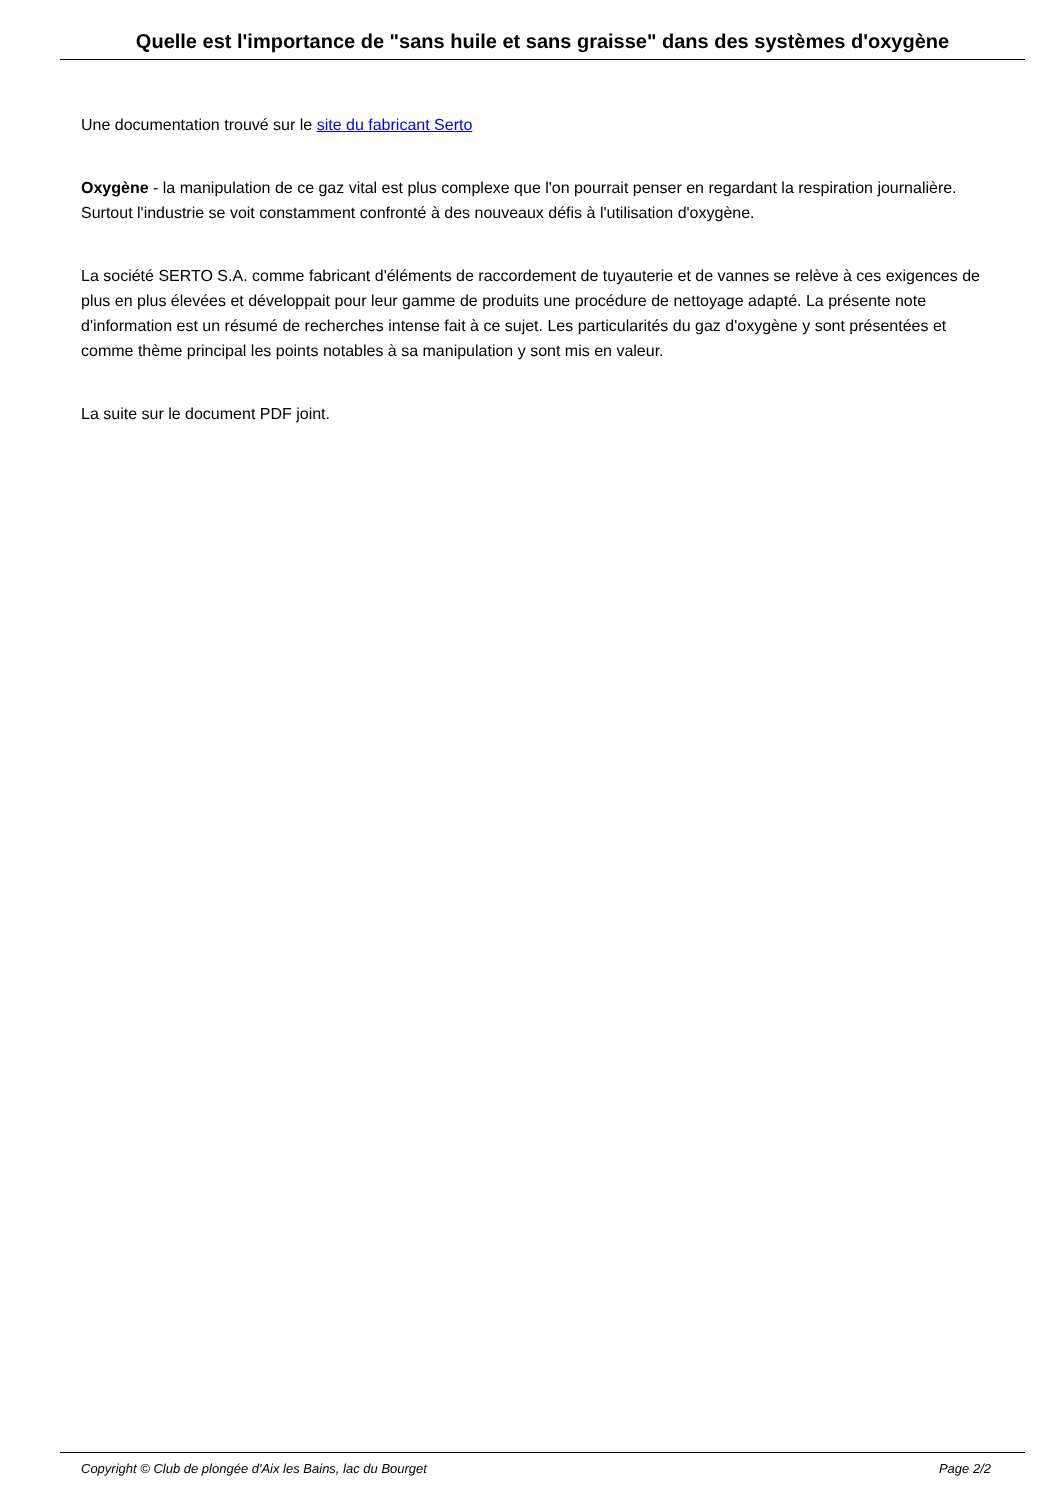Quelle est l'importance de "sans huile et sans graisse" dans des systèmes d'oxygène
Une documentation trouvé sur le site du fabricant Serto
Oxygène - la manipulation de ce gaz vital est plus complexe que l'on pourrait penser en regardant la respiration journalière. Surtout l'industrie se voit constamment confronté à des nouveaux défis à l'utilisation d'oxygène.
La société SERTO S.A. comme fabricant d'éléments de raccordement de tuyauterie et de vannes se relève à ces exigences de plus en plus élevées et développait pour leur gamme de produits une procédure de nettoyage adapté. La présente note d'information est un résumé de recherches intense fait à ce sujet. Les particularités du gaz d'oxygène y sont présentées et comme thème principal les points notables à sa manipulation y sont mis en valeur.
La suite sur le document PDF joint.
Copyright © Club de plongée d'Aix les Bains, lac du Bourget Page 2/2